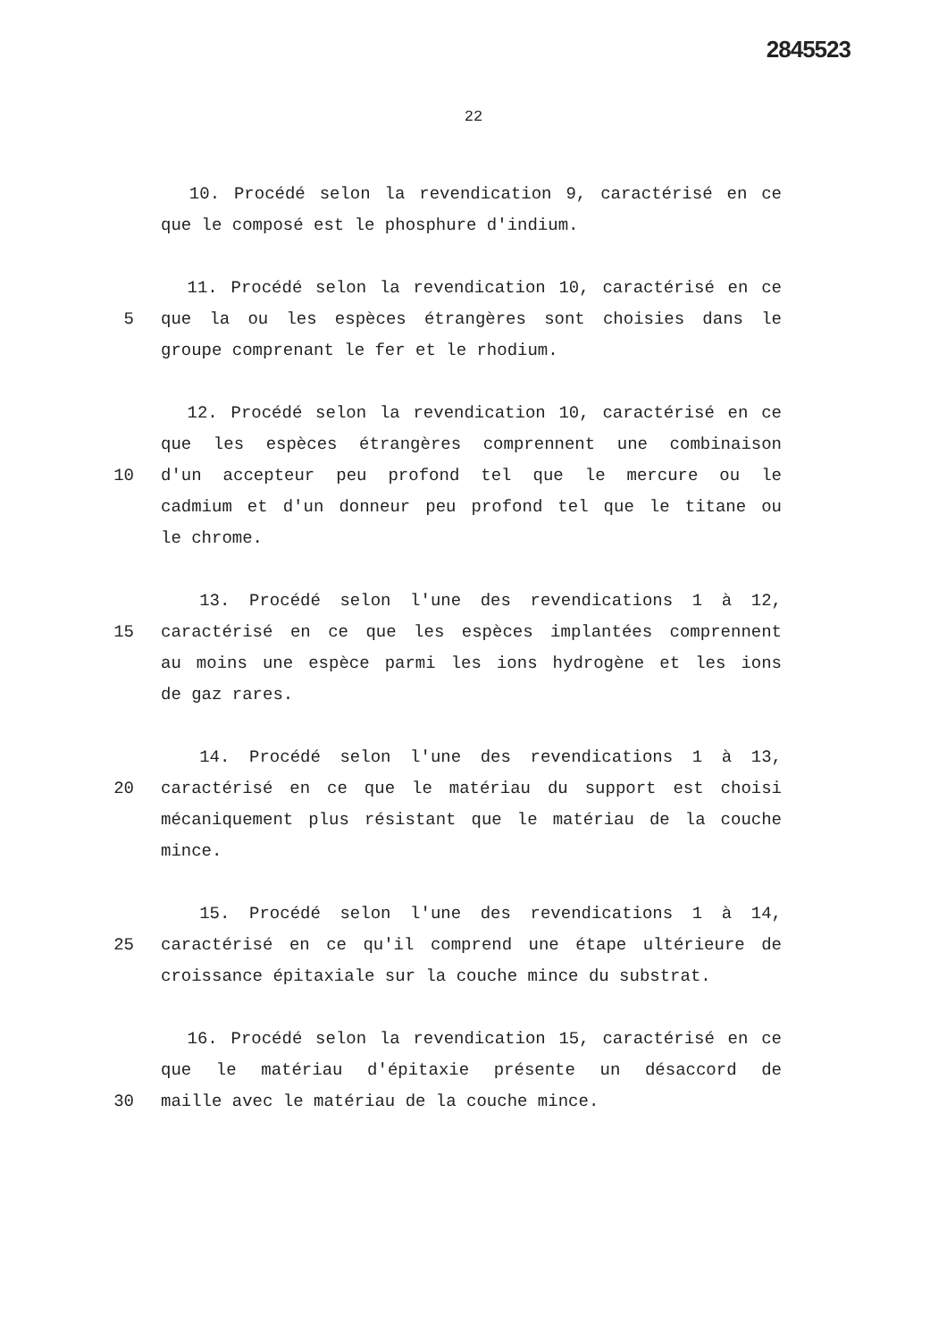2845523
22
10. Procédé selon la revendication 9, caractérisé en ce
que le composé est le phosphure d'indium.
11. Procédé selon la revendication 10, caractérisé en ce
5 que la ou les espèces étrangères sont choisies dans le
groupe comprenant le fer et le rhodium.
12. Procédé selon la revendication 10, caractérisé en ce
que les espèces étrangères comprennent une combinaison
10 d'un accepteur peu profond tel que le mercure ou le
cadmium et d'un donneur peu profond tel que le titane ou
le chrome.
13. Procédé selon l'une des revendications 1 à 12,
15 caractérisé en ce que les espèces implantées comprennent
au moins une espèce parmi les ions hydrogène et les ions
de gaz rares.
14. Procédé selon l'une des revendications 1 à 13,
20 caractérisé en ce que le matériau du support est choisi
mécaniquement plus résistant que le matériau de la couche
mince.
15. Procédé selon l'une des revendications 1 à 14,
25 caractérisé en ce qu'il comprend une étape ultérieure de
croissance épitaxiale sur la couche mince du substrat.
16. Procédé selon la revendication 15, caractérisé en ce
que le matériau d'épitaxie présente un désaccord de
30 maille avec le matériau de la couche mince.